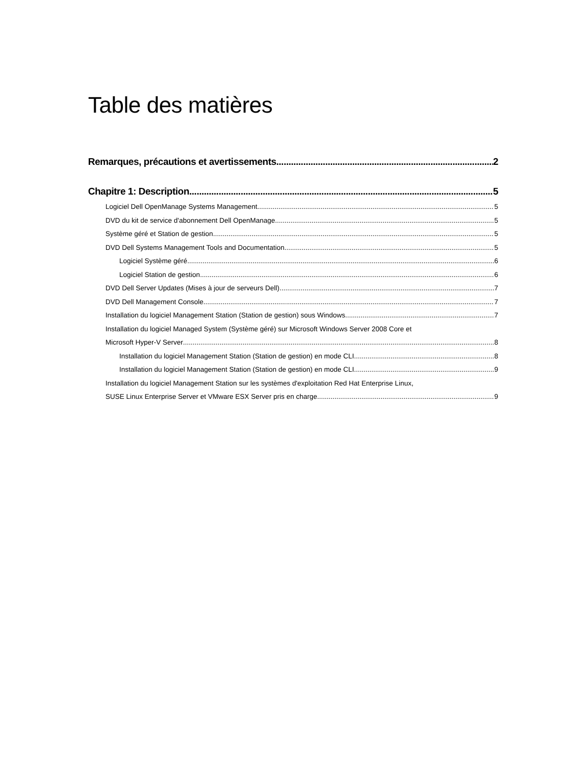Table des matières
Remarques, précautions et avertissements 2
Chapitre 1: Description 5
Logiciel Dell OpenManage Systems Management 5
DVD du kit de service d'abonnement Dell OpenManage 5
Système géré et Station de gestion 5
DVD Dell Systems Management Tools and Documentation 5
Logiciel Système géré 6
Logiciel Station de gestion 6
DVD Dell Server Updates (Mises à jour de serveurs Dell) 7
DVD Dell Management Console 7
Installation du logiciel Management Station (Station de gestion) sous Windows 7
Installation du logiciel Managed System (Système géré) sur Microsoft Windows Server 2008 Core et
Microsoft Hyper-V Server 8
Installation du logiciel Management Station (Station de gestion) en mode CLI 8
Installation du logiciel Management Station (Station de gestion) en mode CLI 9
Installation du logiciel Management Station sur les systèmes d'exploitation Red Hat Enterprise Linux,
SUSE Linux Enterprise Server et VMware ESX Server pris en charge 9